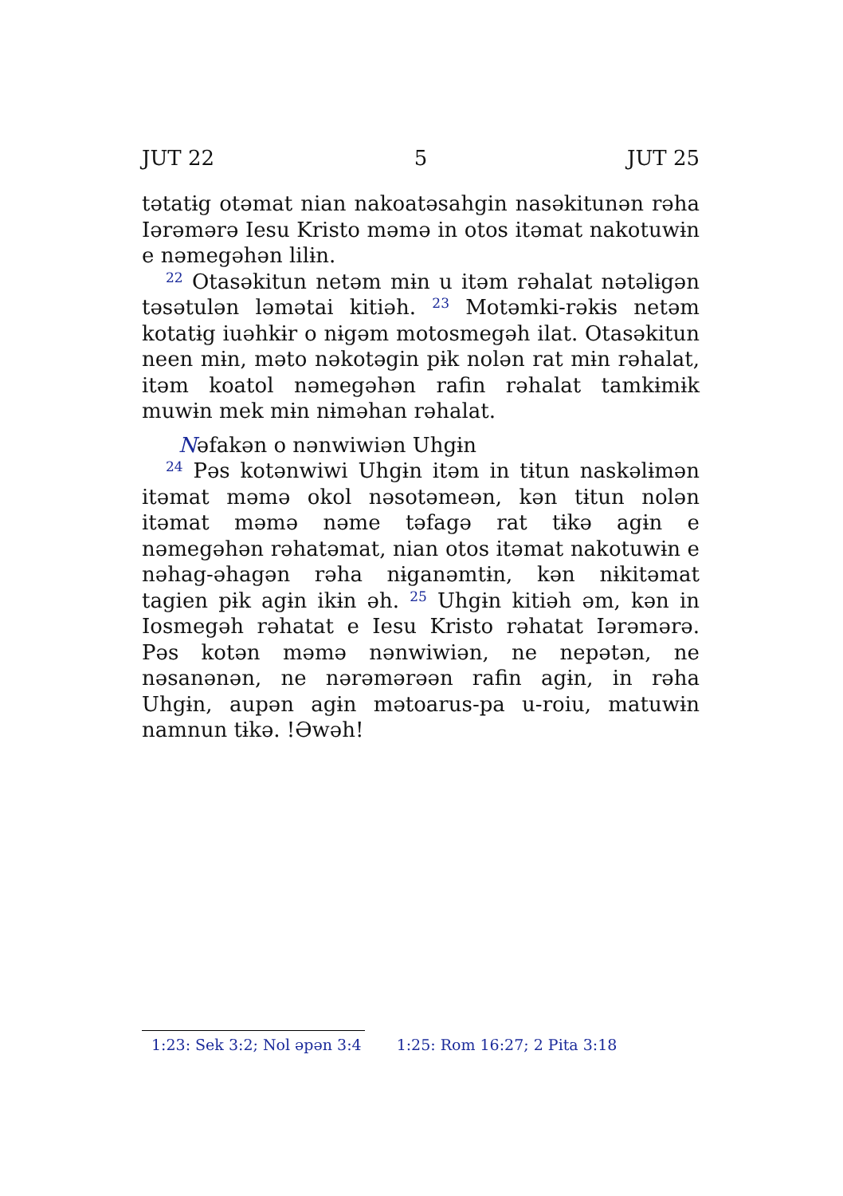JUT 22 5 JUT 25
tətatɨg otəmat nian nakoatəsahgin nasəkitunən rəha Iərəmərə Iesu Kristo məmə in otos itəmat nakotuwɨn e nəmegəhən lilɨn.
<sup>22</sup> Otasəkitun netəm mɨn u itəm rəhalat nətəlɨgən təsətulən ləmətai kitiəh. <sup>23</sup> Motəmki-rəkɨs netəm kotatɨg iuəhkɨr o nɨgəm motosmegəh ilat. Otasəkitun neen mɨn, məto nəkotəgin pɨk nolən rat mɨn rəhalat, itəm koatol nəmegəhən rafin rəhalat tamkɨmɨk muwɨn mek mɨn nɨməhan rəhalat.
Nəfakən o nənwiwiən Uhgɨn
<sup>24</sup> Pəs kotənwiwi Uhgɨn itəm in tɨtun naskəlɨmən itəmat məmə okol nəsotəmeən, kən tɨtun nolən itəmat məmə nəme təfagə rat tɨkə agɨn e nəmegəhən rəhatəmat, nian otos itəmat nakotuwɨn e nəhag-əhagən rəha nɨganəmtɨn, kən nɨkitəmat tagien pɨk agɨn ikɨn əh. <sup>25</sup> Uhgɨn kitiəh əm, kən in Iosmegəh rəhatat e Iesu Kristo rəhatat Iərəmərə. Pəs kotən məmə nənwiwiən, ne nepətən, ne nəsanənən, ne nərəmərəən rafin agɨn, in rəha Uhgɨn, aupən agɨn mətoarus-pa u-roiu, matuwɨn namnun tɨkə. !Əwəh!
1:23: Sek 3:2; Nol əpən 3:4 1:25: Rom 16:27; 2 Pita 3:18